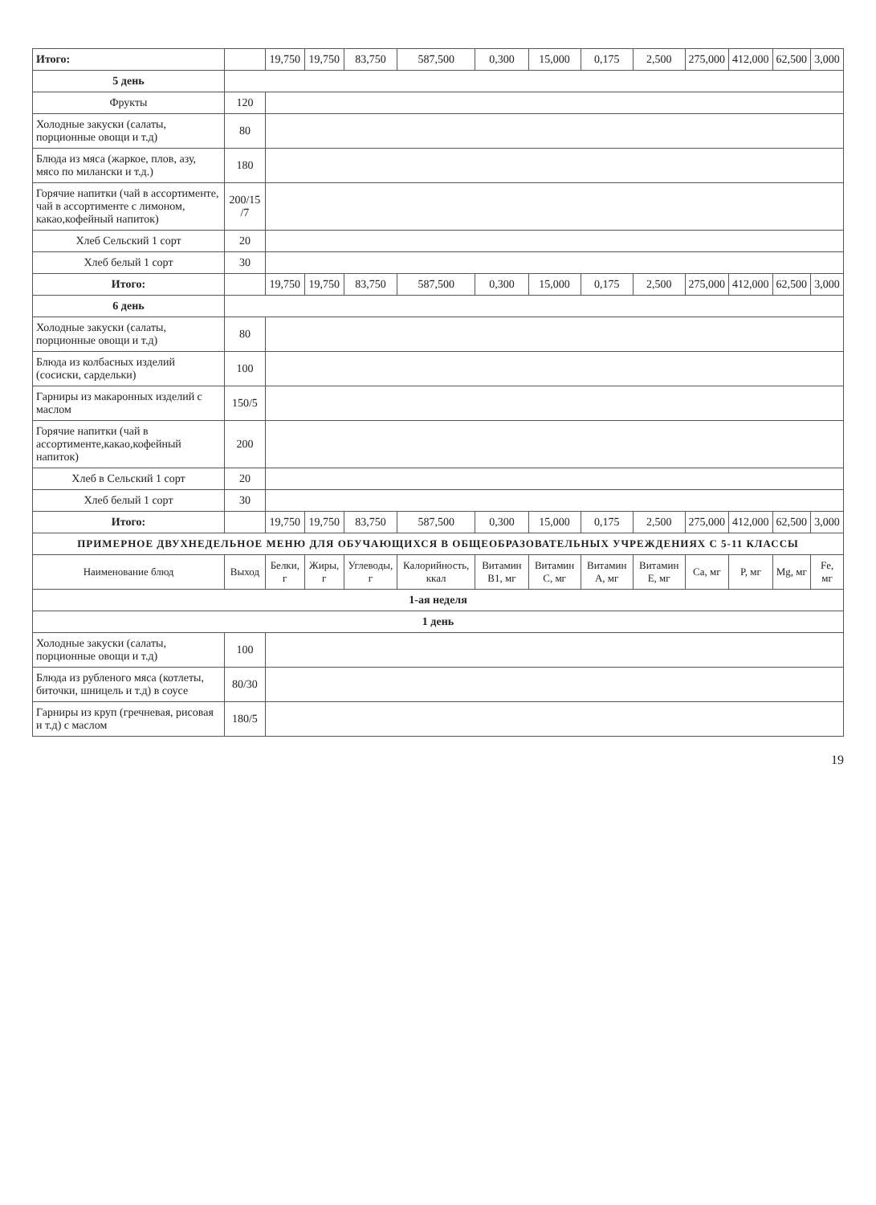| Итого: | | 19,750 | 19,750 | 83,750 | 587,500 | 0,300 | 15,000 | 0,175 | 2,500 | 275,000 | 412,000 | 62,500 | 3,000 |
| 5 день | | | | | | | | | | | | | |
| Фрукты | 120 | | | | | | | | | | | | |
| Холодные закуски (салаты, порционные овощи и т.д) | 80 | | | | | | | | | | | | |
| Блюда из мяса (жаркое, плов, азу, мясо по милански и т.д.) | 180 | | | | | | | | | | | | |
| Горячие напитки (чай в ассортименте, чай в ассортименте с лимоном, какао,кофейный напиток) | 200/15 /7 | | | | | | | | | | | | |
| Хлеб Сельский 1 сорт | 20 | | | | | | | | | | | | |
| Хлеб белый 1 сорт | 30 | | | | | | | | | | | | |
| Итого: | | 19,750 | 19,750 | 83,750 | 587,500 | 0,300 | 15,000 | 0,175 | 2,500 | 275,000 | 412,000 | 62,500 | 3,000 |
| 6 день | | | | | | | | | | | | | |
| Холодные закуски (салаты, порционные овощи и т.д) | 80 | | | | | | | | | | | | |
| Блюда из колбасных изделий (сосиски, сардельки) | 100 | | | | | | | | | | | | |
| Гарниры из макаронных изделий с маслом | 150/5 | | | | | | | | | | | | |
| Горячие напитки (чай в ассортименте,какао,кофейный напиток) | 200 | | | | | | | | | | | | |
| Хлеб в Сельский 1 сорт | 20 | | | | | | | | | | | | |
| Хлеб белый 1 сорт | 30 | | | | | | | | | | | | |
| Итого: | | 19,750 | 19,750 | 83,750 | 587,500 | 0,300 | 15,000 | 0,175 | 2,500 | 275,000 | 412,000 | 62,500 | 3,000 |
| ПРИМЕРНОЕ ДВУХНЕДЕЛЬНОЕ МЕНЮ ДЛЯ ОБУЧАЮЩИХСЯ В ОБЩЕОБРАЗОВАТЕЛЬНЫХ УЧРЕЖДЕНИЯХ С 5-11 КЛАССЫ | | | | | | | | | | | | | |
| Наименование блюд | Выход | Белки, г | Жиры, г | Углеводы, г | Калорийность, ккал | Витамин B1, мг | Витамин C, мг | Витамин A, мг | Витамин E, мг | Ca, мг | P, мг | Mg, мг | Fe, мг |
| 1-ая неделя | | | | | | | | | | | | | |
| 1 день | | | | | | | | | | | | | |
| Холодные закуски (салаты, порционные овощи и т.д) | 100 | | | | | | | | | | | | |
| Блюда из рубленого мяса (котлеты, биточки, шницель и т.д) в соусе | 80/30 | | | | | | | | | | | | |
| Гарниры из круп (гречневая, рисовая и т.д) с маслом | 180/5 | | | | | | | | | | | | |
19